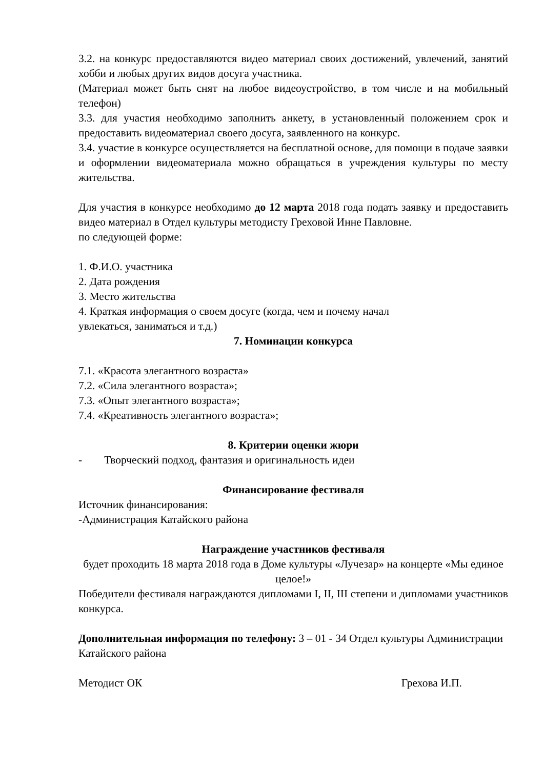3.2. на конкурс предоставляются видео материал своих достижений, увлечений, занятий хобби и любых других видов досуга участника.
(Материал может быть снят на любое видеоустройство, в том числе и на мобильный телефон)
3.3. для участия необходимо заполнить анкету, в установленный положением срок и предоставить видеоматериал своего досуга, заявленного на конкурс.
3.4. участие в конкурсе осуществляется на бесплатной основе, для помощи в подаче заявки и оформлении видеоматериала можно обращаться в учреждения культуры по месту жительства.
Для участия в конкурсе необходимо до 12 марта 2018 года подать заявку и предоставить видео материал в Отдел культуры методисту Греховой Инне Павловне.
по следующей форме:
1. Ф.И.О. участника
2. Дата рождения
3. Место жительства
4. Краткая информация о своем досуге (когда, чем и почему начал
увлекаться, заниматься и т.д.)
7. Номинации конкурса
7.1. «Красота элегантного возраста»
7.2. «Сила элегантного возраста»;
7.3. «Опыт элегантного возраста»;
7.4. «Креативность элегантного возраста»;
8. Критерии оценки жюри
- Творческий подход, фантазия и оригинальность идеи
Финансирование фестиваля
Источник финансирования:
-Администрация Катайского района
Награждение участников фестиваля
будет проходить 18 марта 2018 года в Доме культуры «Лучезар» на концерте «Мы единое целое!»
Победители фестиваля награждаются дипломами I, II, III степени и дипломами участников конкурса.
Дополнительная информация по телефону: 3 – 01 - 34 Отдел культуры Администрации Катайского района
Методист ОК Грехова И.П.